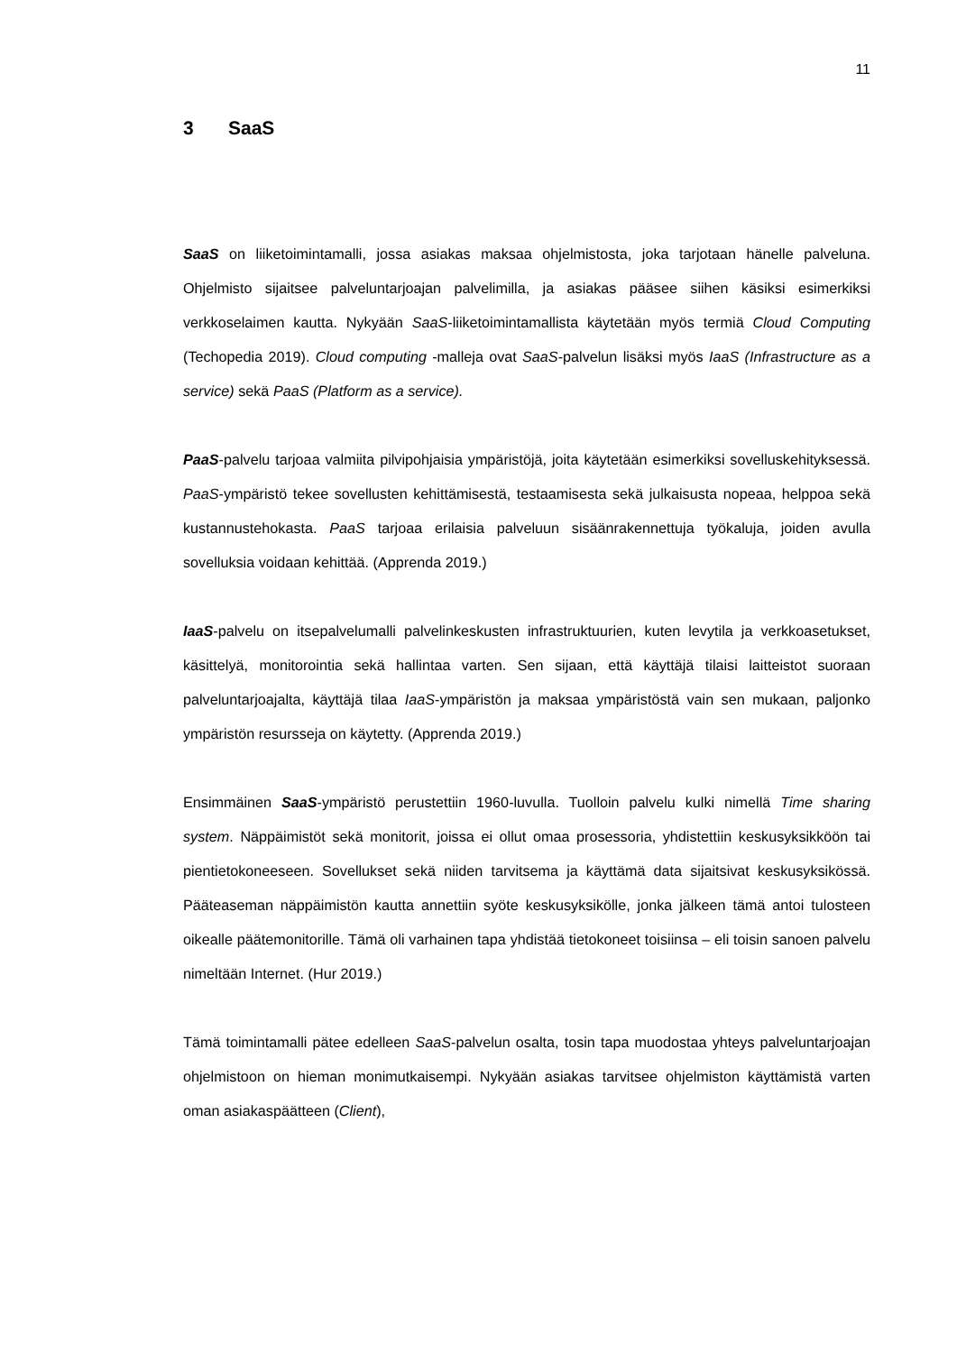11
3 SaaS
SaaS on liiketoimintamalli, jossa asiakas maksaa ohjelmistosta, joka tarjotaan hänelle palveluna. Ohjelmisto sijaitsee palveluntarjoajan palvelimilla, ja asiakas pääsee siihen käsiksi esimerkiksi verkkoselaimen kautta. Nykyään SaaS-liiketoimintamallista käytetään myös termiä Cloud Computing (Techopedia 2019). Cloud computing -malleja ovat SaaS-palvelun lisäksi myös IaaS (Infrastructure as a service) sekä PaaS (Platform as a service).
PaaS-palvelu tarjoaa valmiita pilvipohjaisia ympäristöjä, joita käytetään esimerkiksi sovelluskehityksessä. PaaS-ympäristö tekee sovellusten kehittämisestä, testaamisesta sekä julkaisusta nopeaa, helppoa sekä kustannustehokasta. PaaS tarjoaa erilaisia palveluun sisäänrakennettuja työkaluja, joiden avulla sovelluksia voidaan kehittää. (Apprenda 2019.)
IaaS-palvelu on itsepalvelumalli palvelinkeskusten infrastruktuurien, kuten levytila ja verkkoasetukset, käsittelyä, monitorointia sekä hallintaa varten. Sen sijaan, että käyttäjä tilaisi laitteistot suoraan palveluntarjoajalta, käyttäjä tilaa IaaS-ympäristön ja maksaa ympäristöstä vain sen mukaan, paljonko ympäristön resursseja on käytetty. (Apprenda 2019.)
Ensimmäinen SaaS-ympäristö perustettiin 1960-luvulla. Tuolloin palvelu kulki nimellä Time sharing system. Näppäimistöt sekä monitorit, joissa ei ollut omaa prosessoria, yhdistettiin keskusyksikköön tai pientietokoneeseen. Sovellukset sekä niiden tarvitsema ja käyttämä data sijaitsivat keskusyksikössä. Pääteaseman näppäimistön kautta annettiin syöte keskusyksikölle, jonka jälkeen tämä antoi tulosteen oikealle päätemonitorille. Tämä oli varhainen tapa yhdistää tietokoneet toisiinsa – eli toisin sanoen palvelu nimeltään Internet. (Hur 2019.)
Tämä toimintamalli pätee edelleen SaaS-palvelun osalta, tosin tapa muodostaa yhteys palveluntarjoajan ohjelmistoon on hieman monimutkaisempi. Nykyään asiakas tarvitsee ohjelmiston käyttämistä varten oman asiakaspäätteen (Client),